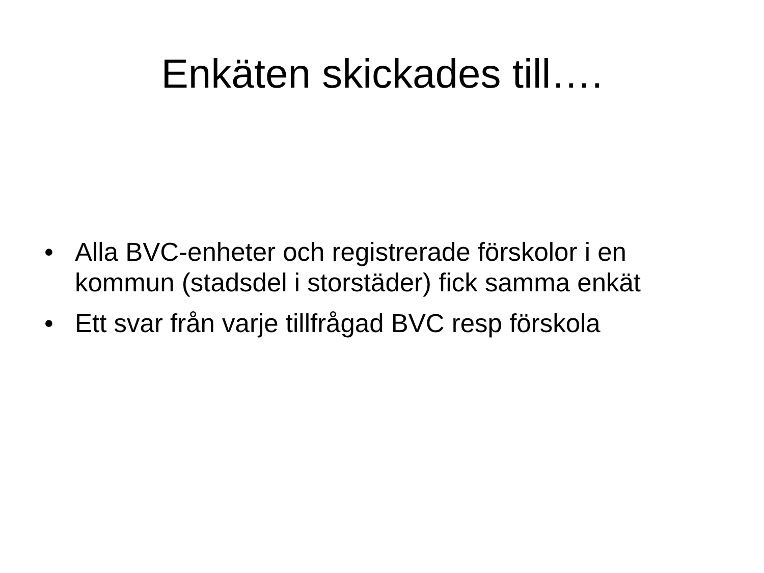Enkäten skickades till….
• Alla BVC-enheter och registrerade förskolor i en kommun (stadsdel i storstäder) fick samma enkät
• Ett svar från varje tillfrågad BVC resp förskola